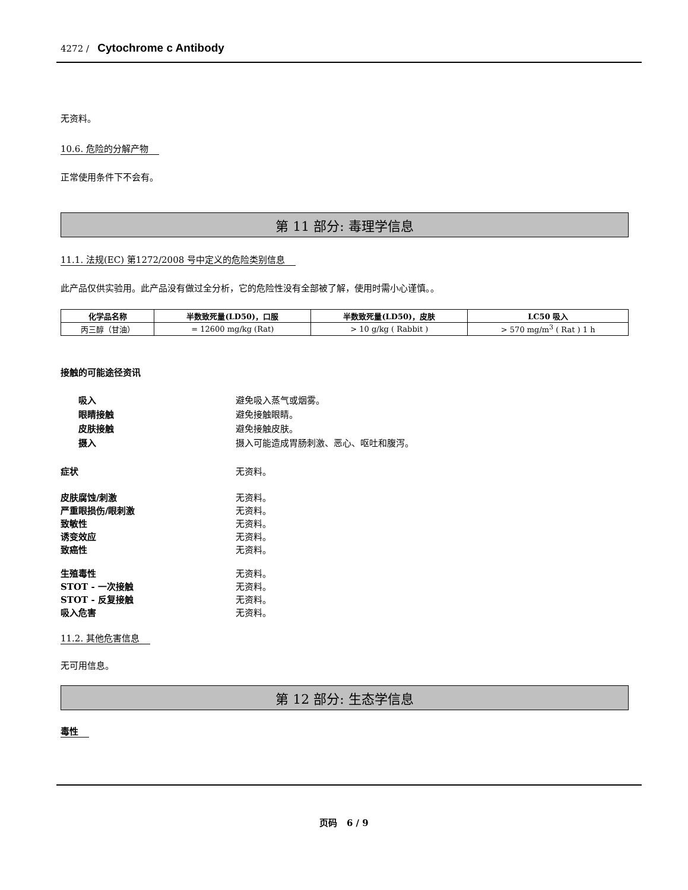4272 / Cytochrome c Antibody
无资料。
10.6. 危险的分解产物
正常使用条件下不会有。
第 11 部分: 毒理学信息
11.1. 法规(EC) 第1272/2008 号中定义的危险类别信息
此产品仅供实验用。此产品没有做过全分析，它的危险性没有全部被了解，使用时需小心谨慎。。
| 化学品名称 | 半数致死量(LD50)，口服 | 半数致死量(LD50)，皮肤 | LC50 吸入 |
| --- | --- | --- | --- |
| 丙三醇（甘油） | = 12600 mg/kg (Rat) | > 10 g/kg ( Rabbit ) | > 570 mg/m<sup>3</sup> ( Rat ) 1 h |
接触的可能途径资讯
吸入 避免吸入蒸气或烟雾。
眼睛接触 避免接触眼睛。
皮肤接触 避免接触皮肤。
摄入 摄入可能造成胃肠刺激、恶心、呕吐和腹泻。
症状 无资料。
皮肤腐蚀/刺激 无资料。
严重眼损伤/眼刺激 无资料。
致敏性 无资料。
诱变效应 无资料。
致癌性 无资料。
生殖毒性 无资料。
STOT - 一次接触 无资料。
STOT - 反复接触 无资料。
吸入危害 无资料。
11.2. 其他危害信息
无可用信息。
第 12 部分: 生态学信息
毒性
页码 6 / 9